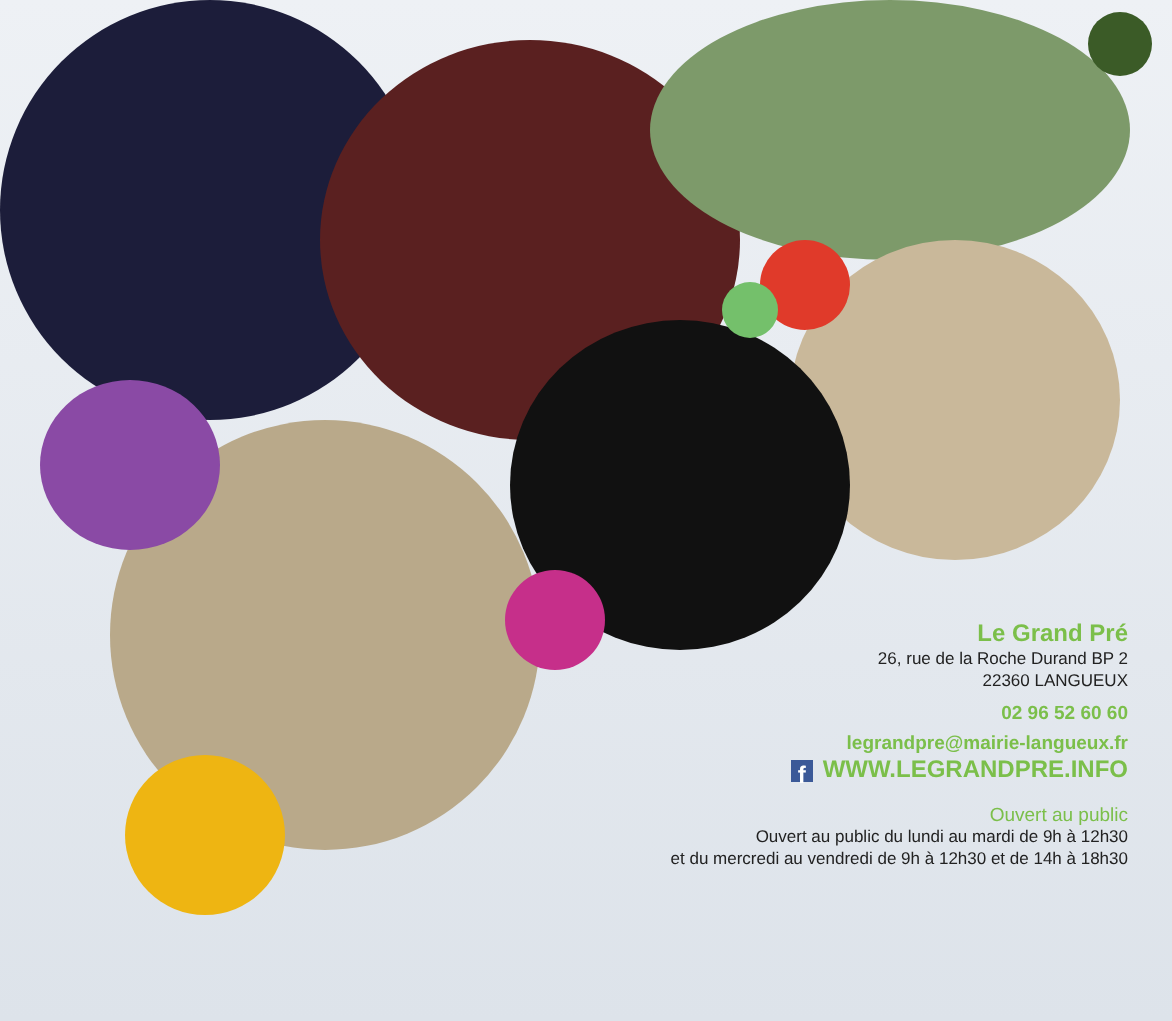Le Grand Pré
26, rue de la Roche Durand BP 2
22360 LANGUEUX
02 96 52 60 60
legrandpre@mairie-langueux.fr
f WWW.LEGRANDPRE.INFO
Ouvert au public
Ouvert au public du lundi au mardi de 9h à 12h30
et du mercredi au vendredi de 9h à 12h30 et de 14h à 18h30